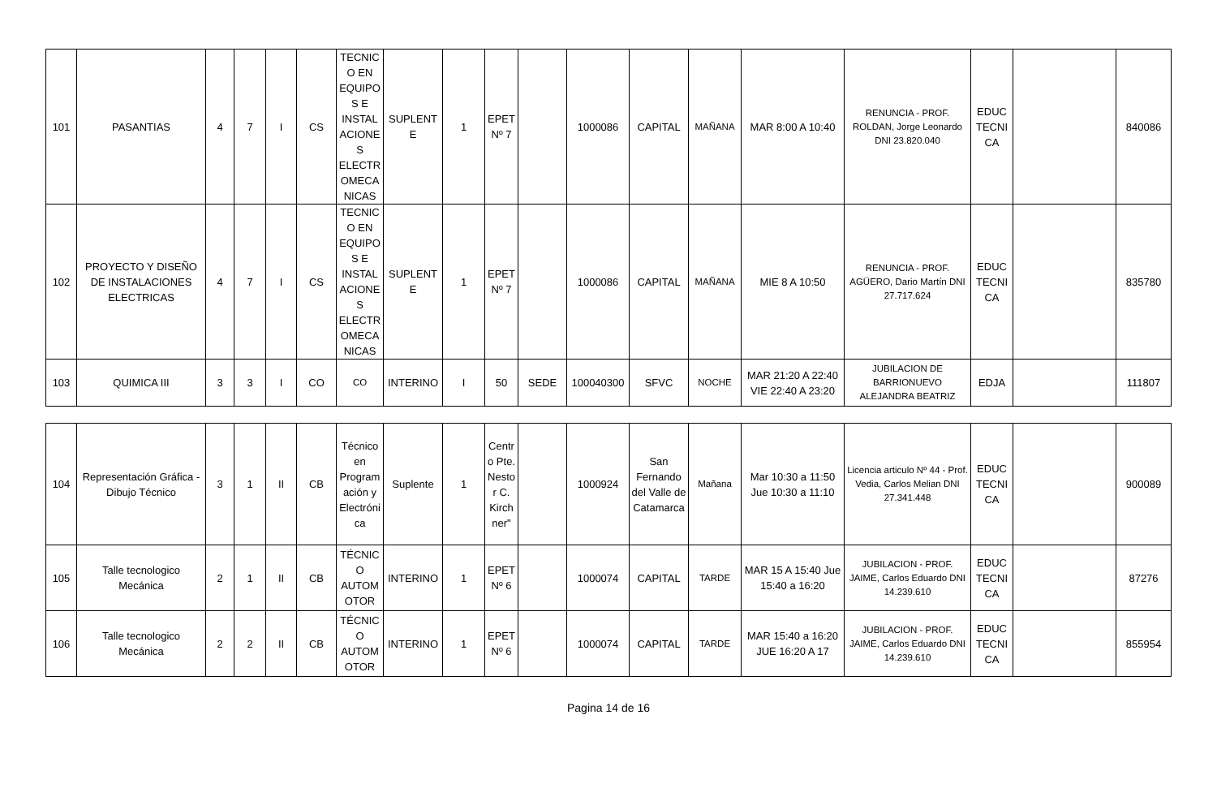| 101 | PASANTIAS | 4 | 7 | I | CS | TECNICO EN EQUIPOS E INSTALACIONES ELECTROMECANICAS | SUPLENTE | 1 | EPET Nº 7 | | 1000086 | CAPITAL | MAÑANA | MAR 8:00 A 10:40 | RENUNCIA - PROF. ROLDAN, Jorge Leonardo DNI 23.820.040 | EDUC TECNICA | | 840086 |
| 102 | PROYECTO Y DISEÑO DE INSTALACIONES ELECTRICAS | 4 | 7 | I | CS | TECNICO EN EQUIPOS E INSTALACIONES ELECTROMECANICAS | SUPLENTE | 1 | EPET Nº 7 | | 1000086 | CAPITAL | MAÑANA | MIE 8 A 10:50 | RENUNCIA - PROF. AGÜERO, Dario Martín DNI 27.717.624 | EDUC TECNICA | | 835780 |
| 103 | QUIMICA III | 3 | 3 | I | CO | CO | INTERINO | I | 50 | SEDE | 100040300 | SFVC | NOCHE | MAR 21:20 A 22:40 VIE 22:40 A 23:20 | JUBILACION DE BARRIONUEVO ALEJANDRA BEATRIZ | EDJA | | 111807 |
| 104 | Representación Gráfica - Dibujo Técnico | 3 | 1 | II | CB | Técnico en Programación y Electrónica | Suplente | 1 | Centro Pte. Nestor C. Kirchner" | | 1000924 | San Fernando del Valle de Catamarca | Mañana | Mar 10:30 a 11:50 Jue 10:30 a 11:10 | Licencia articulo Nº 44 - Prof. Vedia, Carlos Melian DNI 27.341.448 | EDUC TECNICA | | 900089 |
| 105 | Talle tecnologico Mecánica | 2 | 1 | II | CB | TÉCNICO AUTOMOTOR | INTERINO | 1 | EPET Nº 6 | | 1000074 | CAPITAL | TARDE | MAR 15 A 15:40 Jue 15:40 a 16:20 | JUBILACION - PROF. JAIME, Carlos Eduardo DNI 14.239.610 | EDUC TECNICA | | 87276 |
| 106 | Talle tecnologico Mecánica | 2 | 2 | II | CB | TÉCNICO AUTOMOTOR | INTERINO | 1 | EPET Nº 6 | | 1000074 | CAPITAL | TARDE | MAR 15:40 a 16:20 JUE 16:20 A 17 | JUBILACION - PROF. JAIME, Carlos Eduardo DNI 14.239.610 | EDUC TECNICA | | 855954 |
Pagina 14 de 16